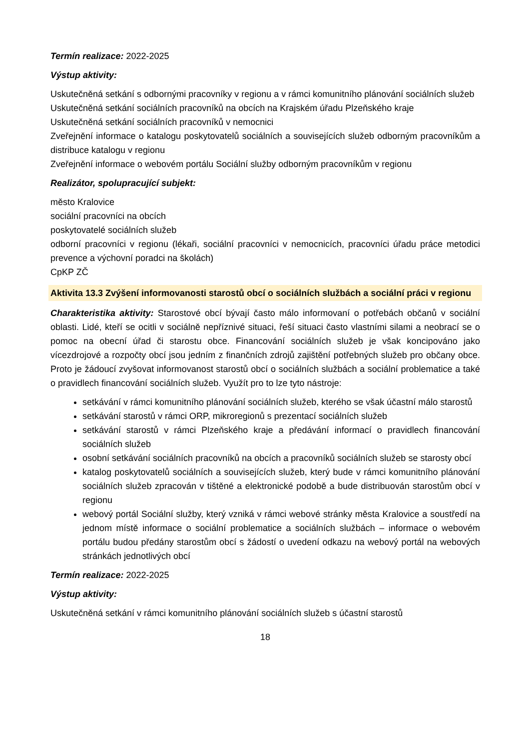Termín realizace: 2022-2025
Výstup aktivity:
Uskutečněná setkání s odbornými pracovníky v regionu a v rámci komunitního plánování sociálních služeb
Uskutečněná setkání sociálních pracovníků na obcích na Krajském úřadu Plzeňského kraje
Uskutečněná setkání sociálních pracovníků v nemocnici
Zveřejnění informace o katalogu poskytovatelů sociálních a souvisejících služeb odborným pracovníkům a distribuce katalogu v regionu
Zveřejnění informace o webovém portálu Sociální služby odborným pracovníkům v regionu
Realizátor, spolupracující subjekt:
město Kralovice
sociální pracovníci na obcích
poskytovatelé sociálních služeb
odborní pracovníci v regionu (lékaři, sociální pracovníci v nemocnicích, pracovníci úřadu práce metodici prevence a výchovní poradci na školách)
CpKP ZČ
Aktivita 13.3 Zvýšení informovanosti starostů obcí o sociálních službách a sociální práci v regionu
Charakteristika aktivity: Starostové obcí bývají často málo informovaní o potřebách občanů v sociální oblasti. Lidé, kteří se ocitli v sociálně nepříznivé situaci, řeší situaci často vlastními silami a neobrací se o pomoc na obecní úřad či starostu obce. Financování sociálních služeb je však koncipováno jako vícezdrojové a rozpočty obcí jsou jedním z finančních zdrojů zajištění potřebných služeb pro občany obce. Proto je žádoucí zvyšovat informovanost starostů obcí o sociálních službách a sociální problematice a také o pravidlech financování sociálních služeb. Využít pro to lze tyto nástroje:
setkávání v rámci komunitního plánování sociálních služeb, kterého se však účastní málo starostů
setkávání starostů v rámci ORP, mikroregionů s prezentací sociálních služeb
setkávání starostů v rámci Plzeňského kraje a předávání informací o pravidlech financování sociálních služeb
osobní setkávání sociálních pracovníků na obcích a pracovníků sociálních služeb se starosty obcí
katalog poskytovatelů sociálních a souvisejících služeb, který bude v rámci komunitního plánování sociálních služeb zpracován v tištěné a elektronické podobě a bude distribuován starostům obcí v regionu
webový portál Sociální služby, který vzniká v rámci webové stránky města Kralovice a soustředí na jednom místě informace o sociální problematice a sociálních službách – informace o webovém portálu budou předány starostům obcí s žádostí o uvedení odkazu na webový portál na webových stránkách jednotlivých obcí
Termín realizace: 2022-2025
Výstup aktivity:
Uskutečněná setkání v rámci komunitního plánování sociálních služeb s účastní starostů
18